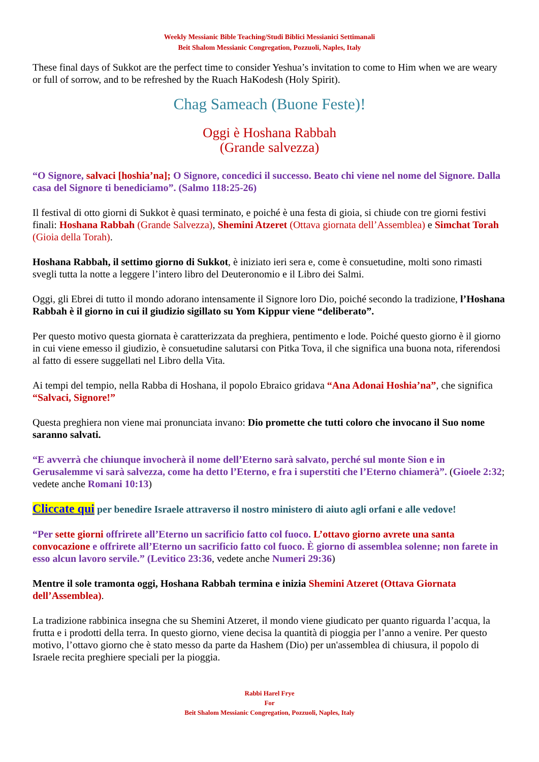Weekly Messianic Bible Teaching/Studi Biblici Messianici Settimanali
Beit Shalom Messianic Congregation, Pozzuoli, Naples, Italy
These final days of Sukkot are the perfect time to consider Yeshua’s invitation to come to Him when we are weary or full of sorrow, and to be refreshed by the Ruach HaKodesh (Holy Spirit).
Chag Sameach (Buone Feste)!
Oggi è Hoshana Rabbah
(Grande salvezza)
“O Signore, salvaci [hoshia’na]; O Signore, concedici il successo. Beato chi viene nel nome del Signore. Dalla casa del Signore ti benediciamo”. (Salmo 118:25-26)
Il festival di otto giorni di Sukkot è quasi terminato, e poiché è una festa di gioia, si chiude con tre giorni festivi finali: Hoshana Rabbah (Grande Salvezza), Shemini Atzeret (Ottava giornata dell’Assemblea) e Simchat Torah (Gioia della Torah).
Hoshana Rabbah, il settimo giorno di Sukkot, è iniziato ieri sera e, come è consuetudine, molti sono rimasti svegli tutta la notte a leggere l’intero libro del Deuteronomio e il Libro dei Salmi.
Oggi, gli Ebrei di tutto il mondo adorano intensamente il Signore loro Dio, poiché secondo la tradizione, l’Hoshana Rabbah è il giorno in cui il giudizio sigillato su Yom Kippur viene “deliberato”.
Per questo motivo questa giornata è caratterizzata da preghiera, pentimento e lode. Poiché questo giorno è il giorno in cui viene emesso il giudizio, è consuetudine salutarsi con Pitka Tova, il che significa una buona nota, riferendosi al fatto di essere suggellati nel Libro della Vita.
Ai tempi del tempio, nella Rabba di Hoshana, il popolo Ebraico gridava “Ana Adonai Hoshia’na”, che significa “Salvaci, Signore!”
Questa preghiera non viene mai pronunciata invano: Dio promette che tutti coloro che invocano il Suo nome saranno salvati.
“E avverrà che chiunque invocherà il nome dell’Eterno sarà salvato, perché sul monte Sion e in Gerusalemme vi sarà salvezza, come ha detto l’Eterno, e fra i superstiti che l’Eterno chiamerà”. (Gioele 2:32; vedete anche Romani 10:13)
Cliccate qui per benedire Israele attraverso il nostro ministero di aiuto agli orfani e alle vedove!
“Per sette giorni offrirete all’Eterno un sacrificio fatto col fuoco. L’ottavo giorno avrete una santa convocazione e offrirete all’Eterno un sacrificio fatto col fuoco. È giorno di assemblea solenne; non farete in esso alcun lavoro servile.” (Levitico 23:36, vedete anche Numeri 29:36)
Mentre il sole tramonta oggi, Hoshana Rabbah termina e inizia Shemini Atzeret (Ottava Giornata dell’Assemblea).
La tradizione rabbinica insegna che su Shemini Atzeret, il mondo viene giudicato per quanto riguarda l’acqua, la frutta e i prodotti della terra. In questo giorno, viene decisa la quantità di pioggia per l’anno a venire. Per questo motivo, l’ottavo giorno che è stato messo da parte da Hashem (Dio) per un'assemblea di chiusura, il popolo di Israele recita preghiere speciali per la pioggia.
Rabbi Harel Frye
For
Beit Shalom Messianic Congregation, Pozzuoli, Naples, Italy